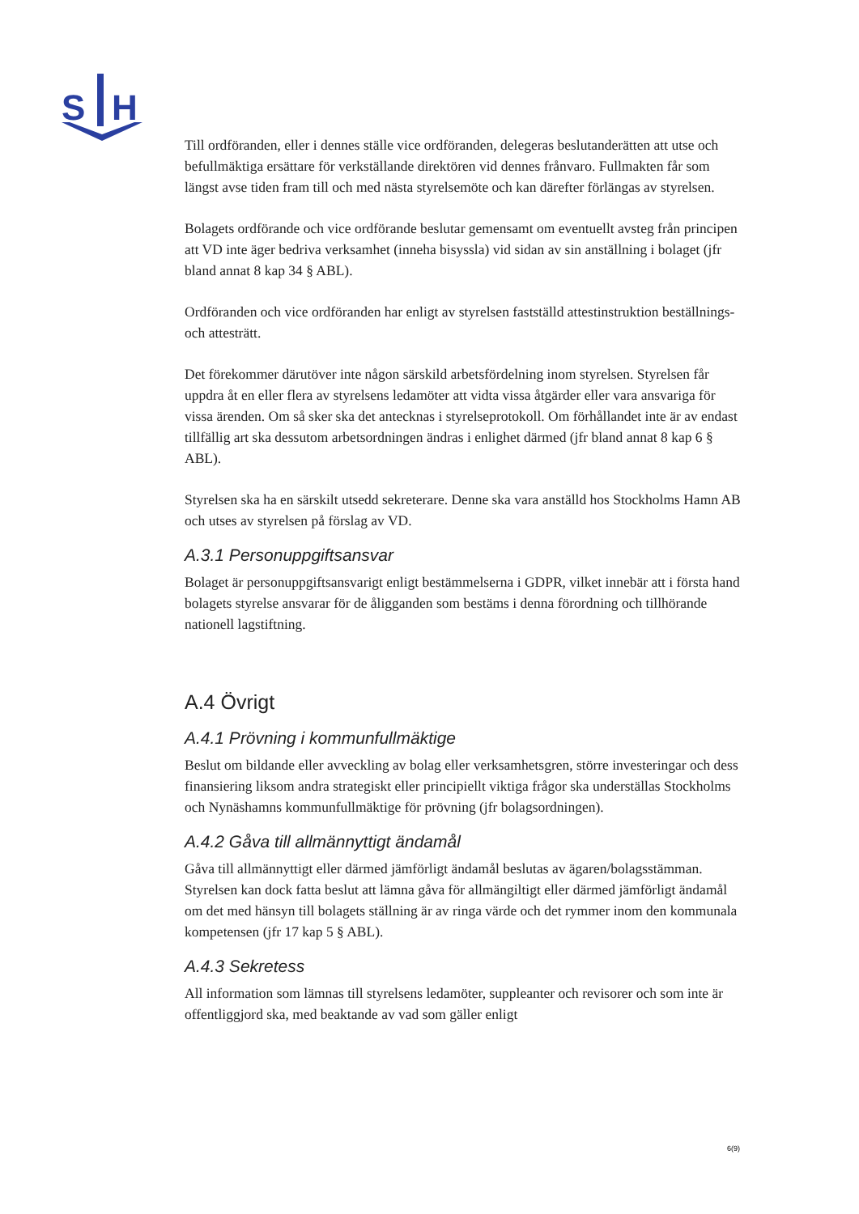S
H
Till ordföranden, eller i dennes ställe vice ordföranden, delegeras beslutanderätten att utse och befullmäktiga ersättare för verkställande direktören vid dennes frånvaro. Fullmakten får som längst avse tiden fram till och med nästa styrelsemöte och kan därefter förlängas av styrelsen.
Bolagets ordförande och vice ordförande beslutar gemensamt om eventuellt avsteg från principen att VD inte äger bedriva verksamhet (inneha bisyssla) vid sidan av sin anställning i bolaget (jfr bland annat 8 kap 34 § ABL).
Ordföranden och vice ordföranden har enligt av styrelsen fastställd attestinstruktion beställnings- och attesträtt.
Det förekommer därutöver inte någon särskild arbetsfördelning inom styrelsen. Styrelsen får uppdra åt en eller flera av styrelsens ledamöter att vidta vissa åtgärder eller vara ansvariga för vissa ärenden. Om så sker ska det antecknas i styrelseprotokoll. Om förhållandet inte är av endast tillfällig art ska dessutom arbetsordningen ändras i enlighet därmed (jfr bland annat 8 kap 6 § ABL).
Styrelsen ska ha en särskilt utsedd sekreterare. Denne ska vara anställd hos Stockholms Hamn AB och utses av styrelsen på förslag av VD.
A.3.1 Personuppgiftsansvar
Bolaget är personuppgiftsansvarigt enligt bestämmelserna i GDPR, vilket innebär att i första hand bolagets styrelse ansvarar för de åligganden som bestäms i denna förordning och tillhörande nationell lagstiftning.
A.4 Övrigt
A.4.1 Prövning i kommunfullmäktige
Beslut om bildande eller avveckling av bolag eller verksamhetsgren, större investeringar och dess finansiering liksom andra strategiskt eller principiellt viktiga frågor ska underställas Stockholms och Nynäshamns kommunfullmäktige för prövning (jfr bolagsordningen).
A.4.2 Gåva till allmännyttigt ändamål
Gåva till allmännyttigt eller därmed jämförligt ändamål beslutas av ägaren/bolagsstämman. Styrelsen kan dock fatta beslut att lämna gåva för allmängiltigt eller därmed jämförligt ändamål om det med hänsyn till bolagets ställning är av ringa värde och det rymmer inom den kommunala kompetensen (jfr 17 kap 5 § ABL).
A.4.3 Sekretess
All information som lämnas till styrelsens ledamöter, suppleanter och revisorer och som inte är offentliggjord ska, med beaktande av vad som gäller enligt
6(9)